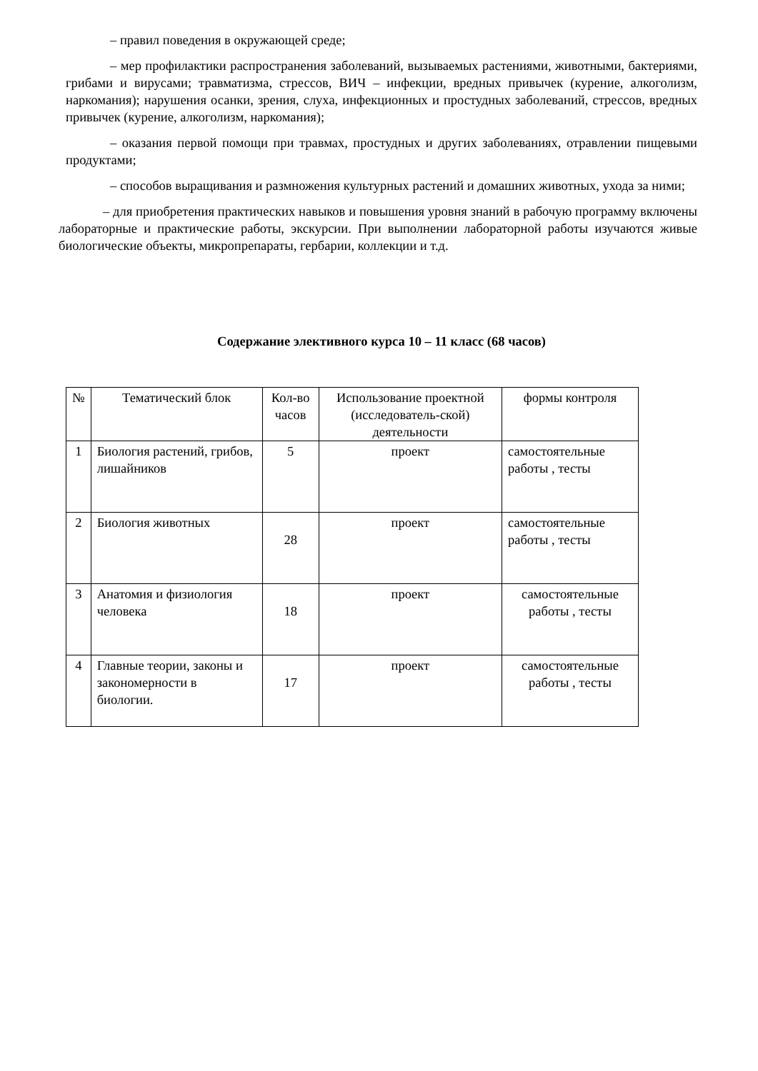– правил поведения в окружающей среде;
– мер профилактики распространения заболеваний, вызываемых растениями, животными, бактериями, грибами и вирусами; травматизма, стрессов, ВИЧ – инфекции, вредных привычек (курение, алкоголизм, наркомания); нарушения осанки, зрения, слуха, инфекционных и простудных заболеваний, стрессов, вредных привычек (курение, алкоголизм, наркомания);
– оказания первой помощи при травмах, простудных и других заболеваниях, отравлении пищевыми продуктами;
– способов выращивания и размножения культурных растений и домашних животных, ухода за ними;
– для приобретения практических навыков и повышения уровня знаний в рабочую программу включены лабораторные и практические работы, экскурсии. При выполнении лабораторной работы изучаются живые биологические объекты, микропрепараты, гербарии, коллекции и т.д.
Содержание элективного курса 10 – 11 класс (68 часов)
| № | Тематический блок | Кол-во часов | Использование проектной (исследователь-ской) деятельности | формы контроля |
| --- | --- | --- | --- | --- |
| 1 | Биология растений, грибов, лишайников | 5 | проект | самостоятельные работы , тесты |
| 2 | Биология животных | 28 | проект | самостоятельные работы , тесты |
| 3 | Анатомия и физиология человека | 18 | проект | самостоятельные работы , тесты |
| 4 | Главные теории, законы и закономерности в биологии. | 17 | проект | самостоятельные работы , тесты |